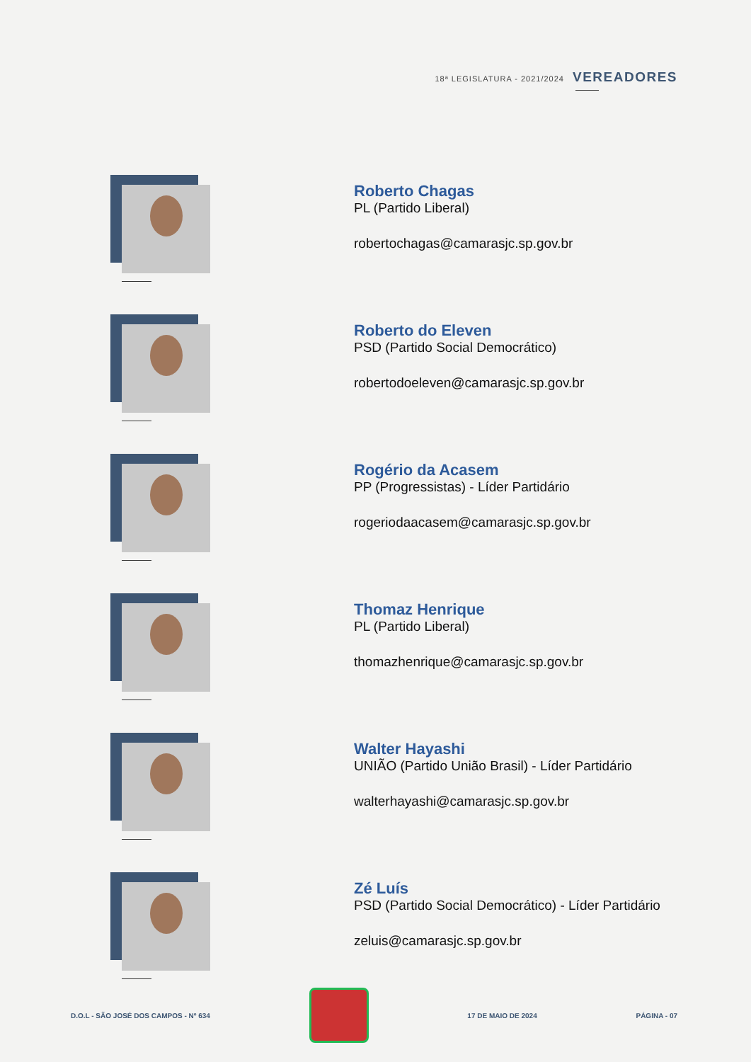18ª LEGISLATURA - 2021/2024 VEREADORES
Roberto Chagas
PL (Partido Liberal)
robertochagas@camarasjc.sp.gov.br
Roberto do Eleven
PSD (Partido Social Democrático)
robertodoeleven@camarasjc.sp.gov.br
Rogério da Acasem
PP (Progressistas) - Líder Partidário
rogeriodaacasem@camarasjc.sp.gov.br
Thomaz Henrique
PL (Partido Liberal)
thomazhenrique@camarasjc.sp.gov.br
Walter Hayashi
UNIÃO (Partido União Brasil) - Líder Partidário
walterhayashi@camarasjc.sp.gov.br
Zé Luís
PSD (Partido Social Democrático) - Líder Partidário
zeluis@camarasjc.sp.gov.br
D.O.L - SÃO JOSÉ DOS CAMPOS - Nº 634
17 DE MAIO DE 2024 PÁGINA - 07